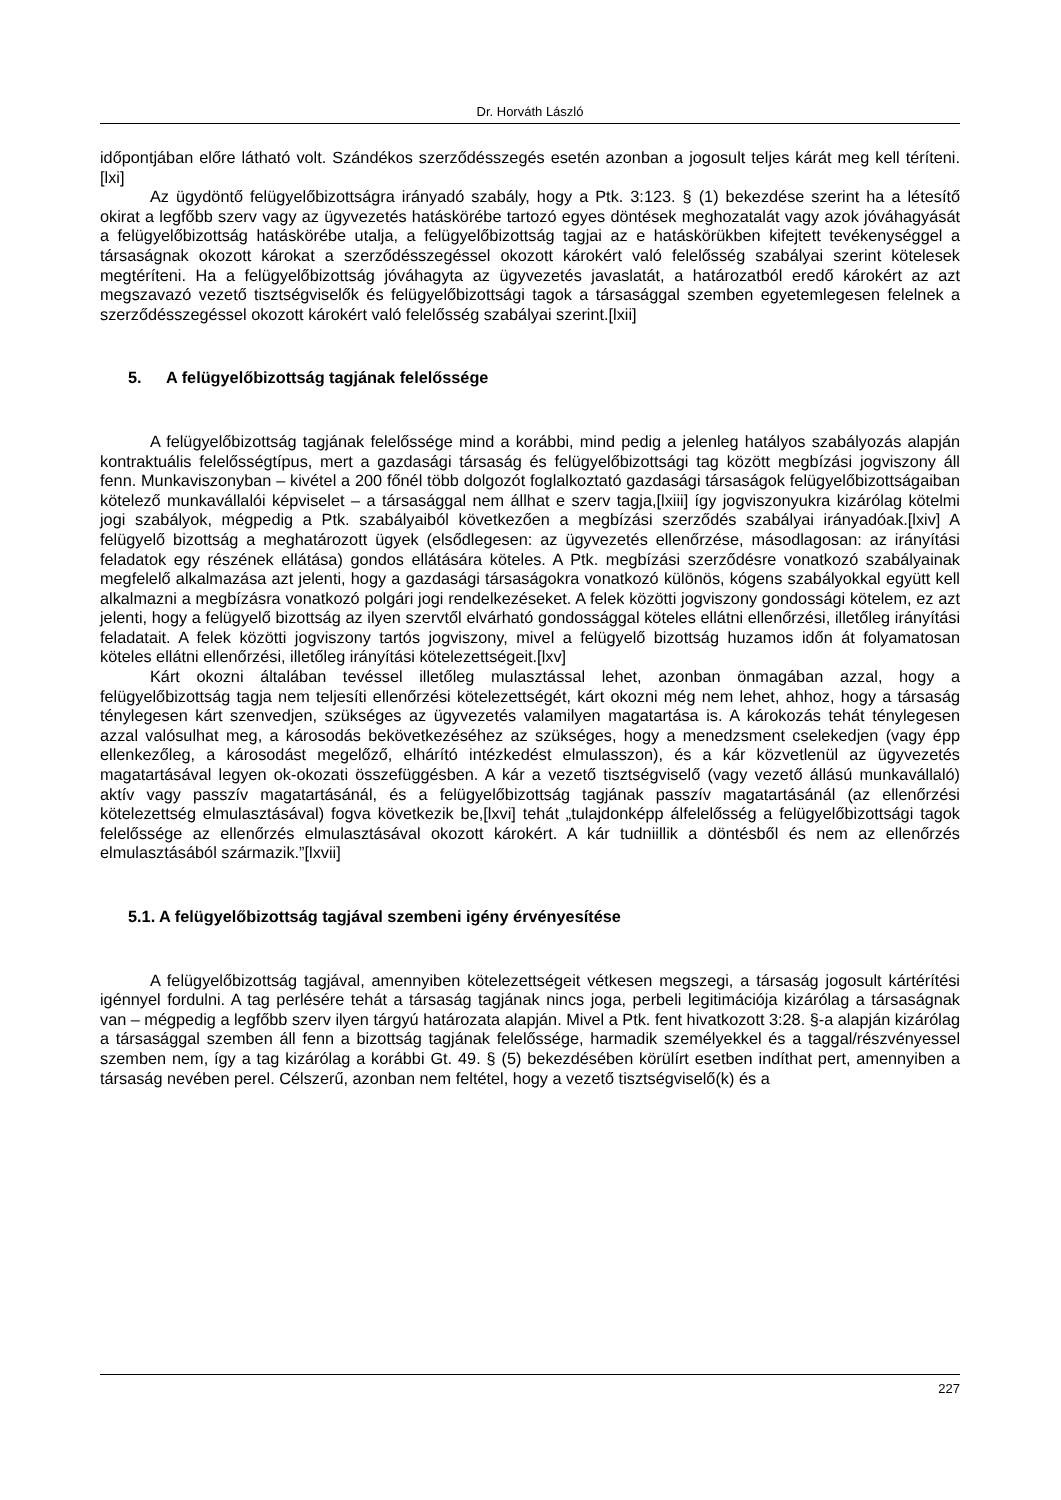Dr. Horváth László
időpontjában előre látható volt. Szándékos szerződésszegés esetén azonban a jogosult teljes kárát meg kell téríteni.[lxi]
Az ügydöntő felügyelőbizottságra irányadó szabály, hogy a Ptk. 3:123. § (1) bekezdése szerint ha a létesítő okirat a legfőbb szerv vagy az ügyvezetés hatáskörébe tartozó egyes döntések meghozatalát vagy azok jóváhagyását a felügyelőbizottság hatáskörébe utalja, a felügyelőbizottság tagjai az e hatáskörükben kifejtett tevékenységgel a társaságnak okozott károkat a szerződésszegéssel okozott károkért való felelősség szabályai szerint kötelesek megtéríteni. Ha a felügyelőbizottság jóváhagyta az ügyvezetés javaslatát, a határozatból eredő károkért az azt megszavazó vezető tisztségviselők és felügyelőbizottsági tagok a társasággal szemben egyetemlegesen felelnek a szerződésszegéssel okozott károkért való felelősség szabályai szerint.[lxii]
5. A felügyelőbizottság tagjának felelőssége
A felügyelőbizottság tagjának felelőssége mind a korábbi, mind pedig a jelenleg hatályos szabályozás alapján kontraktuális felelősségtípus, mert a gazdasági társaság és felügyelőbizottsági tag között megbízási jogviszony áll fenn. Munkaviszonyban – kivétel a 200 főnél több dolgozót foglalkoztató gazdasági társaságok felügyelőbizottságaiban kötelező munkavállalói képviselet – a társasággal nem állhat e szerv tagja,[lxiii] így jogviszonyukra kizárólag kötelmi jogi szabályok, mégpedig a Ptk. szabályaiból következően a megbízási szerződés szabályai irányadóak.[lxiv] A felügyelő bizottság a meghatározott ügyek (elsődlegesen: az ügyvezetés ellenőrzése, másodlagosan: az irányítási feladatok egy részének ellátása) gondos ellátására köteles. A Ptk. megbízási szerződésre vonatkozó szabályainak megfelelő alkalmazása azt jelenti, hogy a gazdasági társaságokra vonatkozó különös, kógens szabályokkal együtt kell alkalmazni a megbízásra vonatkozó polgári jogi rendelkezéseket. A felek közötti jogviszony gondossági kötelem, ez azt jelenti, hogy a felügyelő bizottság az ilyen szervtől elvárható gondossággal köteles ellátni ellenőrzési, illetőleg irányítási feladatait. A felek közötti jogviszony tartós jogviszony, mivel a felügyelő bizottság huzamos időn át folyamatosan köteles ellátni ellenőrzési, illetőleg irányítási kötelezettségeit.[lxv]
Kárt okozni általában tevéssel illetőleg mulasztással lehet, azonban önmagában azzal, hogy a felügyelőbizottság tagja nem teljesíti ellenőrzési kötelezettségét, kárt okozni még nem lehet, ahhoz, hogy a társaság ténylegesen kárt szenvedjen, szükséges az ügyvezetés valamilyen magatartása is. A károkozás tehát ténylegesen azzal valósulhat meg, a károsodás bekövetkezéséhez az szükséges, hogy a menedzsment cselekedjen (vagy épp ellenkezőleg, a károsodást megelőző, elhárító intézkedést elmulasszon), és a kár közvetlenül az ügyvezetés magatartásával legyen ok-okozati összefüggésben. A kár a vezető tisztségviselő (vagy vezető állású munkavállaló) aktív vagy passzív magatartásánál, és a felügyelőbizottság tagjának passzív magatartásánál (az ellenőrzési kötelezettség elmulasztásával) fogva következik be,[lxvi] tehát „tulajdonképp álfelelősség a felügyelőbizottsági tagok felelőssége az ellenőrzés elmulasztásával okozott károkért. A kár tudniillik a döntésből és nem az ellenőrzés elmulasztásából származik.”[lxvii]
5.1. A felügyelőbizottság tagjával szembeni igény érvényesítése
A felügyelőbizottság tagjával, amennyiben kötelezettségeit vétkesen megszegi, a társaság jogosult kártérítési igénnyel fordulni. A tag perlésére tehát a társaság tagjának nincs joga, perbeli legitimációja kizárólag a társaságnak van – mégpedig a legfőbb szerv ilyen tárgyú határozata alapján. Mivel a Ptk. fent hivatkozott 3:28. §-a alapján kizárólag a társasággal szemben áll fenn a bizottság tagjának felelőssége, harmadik személyekkel és a taggal/részvényessel szemben nem, így a tag kizárólag a korábbi Gt. 49. § (5) bekezdésében körülírt esetben indíthat pert, amennyiben a társaság nevében perel. Célszerű, azonban nem feltétel, hogy a vezető tisztségviselő(k) és a
227